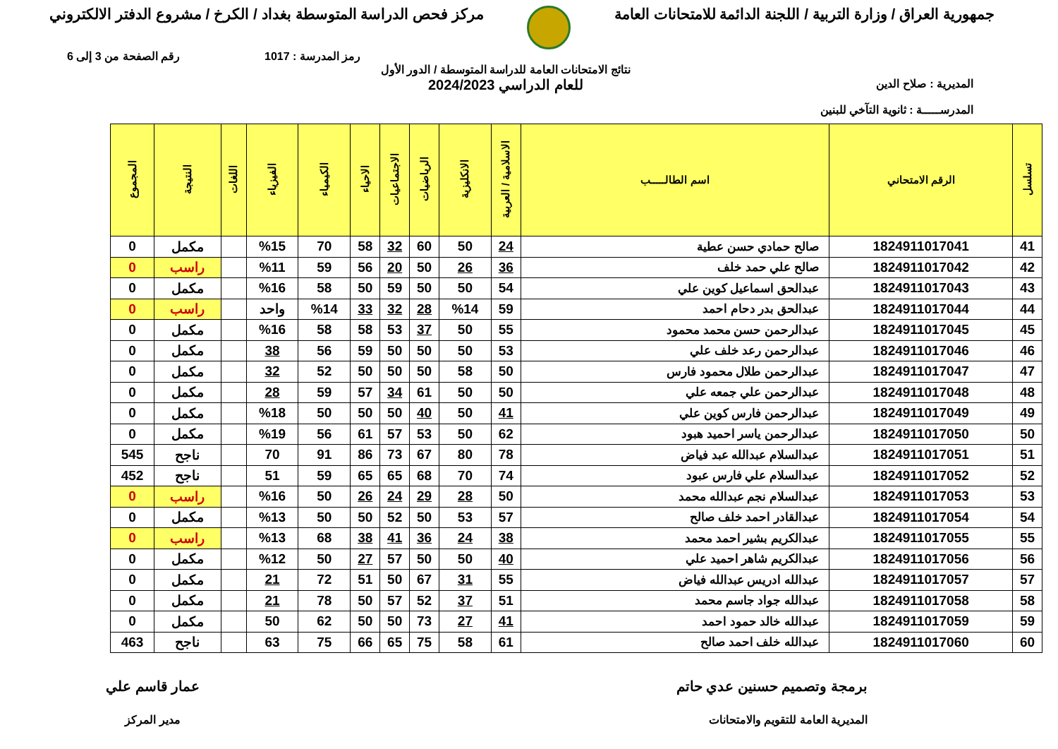جمهورية العراق / وزارة التربية / اللجنة الدائمة للامتحانات العامة
مركز فحص الدراسة المتوسطة بغداد / الكرخ / مشروع الدفتر الالكتروني
رمز المدرسة : 1017 رقم الصفحة من 3 إلى 6
المديرية : صلاح الدين
المدرســـــة : ثانوية التآخي للبنين
نتائج الامتحانات العامة للدراسة المتوسطة / الدور الأول
للعام الدراسي 2024/2023
| تسلسل | الرقم الامتحاني | اسم الطالـــــب | الاسلامية / العربية | الانكليزية | الرياضيات | الاجتماعيات | الاحياء | الكيمياء | الفيزياء | اللغات | النتيجة | المجموع |
| --- | --- | --- | --- | --- | --- | --- | --- | --- | --- | --- | --- | --- |
| 41 | 1824911017041 | صالح حمادي حسن عطية | 24 | 50 | 60 | 32 | 58 | 70 | %15 | | مكمل | 0 |
| 42 | 1824911017042 | صالح علي حمد خلف | 36 | 26 | 50 | 20 | 56 | 59 | %11 | | راسب | 0 |
| 43 | 1824911017043 | عبدالحق اسماعيل كوين علي | 54 | 50 | 50 | 59 | 50 | 58 | %16 | | مكمل | 0 |
| 44 | 1824911017044 | عبدالحق بدر دحام احمد | 59 | %14 | 28 | 32 | 33 | %14 | واحد | | راسب | 0 |
| 45 | 1824911017045 | عبدالرحمن حسن محمد محمود | 55 | 50 | 37 | 53 | 58 | 58 | %16 | | مكمل | 0 |
| 46 | 1824911017046 | عبدالرحمن رعد خلف علي | 53 | 50 | 50 | 50 | 59 | 56 | 38 | | مكمل | 0 |
| 47 | 1824911017047 | عبدالرحمن طلال محمود فارس | 50 | 58 | 50 | 50 | 50 | 52 | 32 | | مكمل | 0 |
| 48 | 1824911017048 | عبدالرحمن علي جمعه علي | 50 | 50 | 61 | 34 | 57 | 59 | 28 | | مكمل | 0 |
| 49 | 1824911017049 | عبدالرحمن فارس كوين علي | 41 | 50 | 40 | 50 | 50 | 50 | %18 | | مكمل | 0 |
| 50 | 1824911017050 | عبدالرحمن ياسر احميد هبود | 62 | 50 | 53 | 57 | 61 | 56 | %19 | | مكمل | 0 |
| 51 | 1824911017051 | عبدالسلام عبدالله عبد فياض | 78 | 80 | 67 | 73 | 86 | 91 | 70 | | ناجح | 545 |
| 52 | 1824911017052 | عبدالسلام علي فارس عبود | 74 | 70 | 68 | 65 | 65 | 59 | 51 | | ناجح | 452 |
| 53 | 1824911017053 | عبدالسلام نجم عبدالله محمد | 50 | 28 | 29 | 24 | 26 | 50 | %16 | | راسب | 0 |
| 54 | 1824911017054 | عبدالقادر احمد خلف صالح | 57 | 53 | 50 | 52 | 50 | 50 | %13 | | مكمل | 0 |
| 55 | 1824911017055 | عبدالكريم بشير احمد محمد | 38 | 24 | 36 | 41 | 38 | 68 | %13 | | راسب | 0 |
| 56 | 1824911017056 | عبدالكريم شاهر احميد علي | 40 | 50 | 50 | 57 | 27 | 50 | %12 | | مكمل | 0 |
| 57 | 1824911017057 | عبدالله ادريس عبدالله فياض | 55 | 31 | 67 | 50 | 51 | 72 | 21 | | مكمل | 0 |
| 58 | 1824911017058 | عبدالله جواد جاسم محمد | 51 | 37 | 52 | 57 | 50 | 78 | 21 | | مكمل | 0 |
| 59 | 1824911017059 | عبدالله خالد حمود احمد | 41 | 27 | 73 | 50 | 50 | 62 | 50 | | مكمل | 0 |
| 60 | 1824911017060 | عبدالله خلف احمد صالح | 61 | 58 | 75 | 65 | 66 | 75 | 63 | | ناجح | 463 |
برمجة وتصميم حسنين عدي حاتم
المديرية العامة للتقويم والامتحانات
عمار قاسم علي
مدير المركز